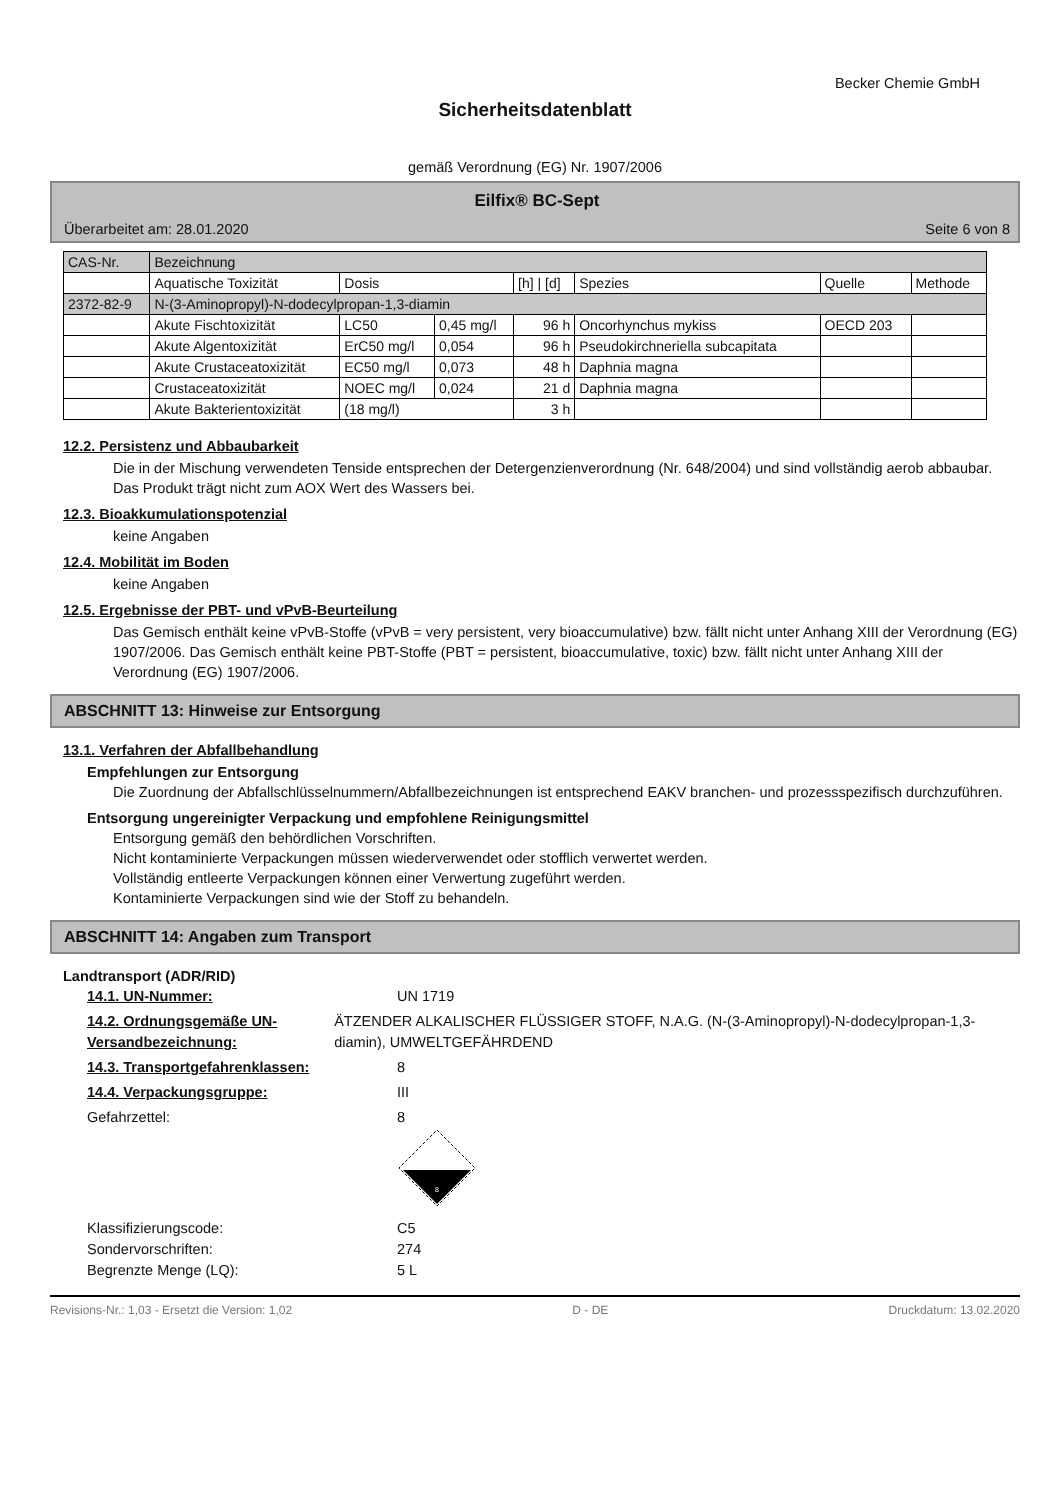Becker Chemie GmbH
Sicherheitsdatenblatt
gemäß Verordnung (EG) Nr. 1907/2006
Eilfix® BC-Sept
Überarbeitet am: 28.01.2020 Seite 6 von 8
| CAS-Nr. | Bezeichnung | | | | | | |
| | Aquatische Toxizität | Dosis | | [h] / [d] | Spezies | Quelle | Methode |
| 2372-82-9 | N-(3-Aminopropyl)-N-dodecylpropan-1,3-diamin | | | | | | |
| | Akute Fischtoxizität | LC50 | 0,45 mg/l | 96 h | Oncorhynchus mykiss | OECD 203 | |
| | Akute Algentoxizität | ErC50 mg/l | 0,054 | 96 h | Pseudokirchneriella subcapitata | | |
| | Akute Crustaceatoxizität | EC50 mg/l | 0,073 | 48 h | Daphnia magna | | |
| | Crustaceatoxizität | NOEC mg/l | 0,024 | 21 d | Daphnia magna | | |
| | Akute Bakterientoxizität | (18 mg/l) | | 3 h | | | |
12.2. Persistenz und Abbaubarkeit
Die in der Mischung verwendeten Tenside entsprechen der Detergenzienverordnung (Nr. 648/2004) und sind vollständig aerob abbaubar. Das Produkt trägt nicht zum AOX Wert des Wassers bei.
12.3. Bioakkumulationspotenzial
keine Angaben
12.4. Mobilität im Boden
keine Angaben
12.5. Ergebnisse der PBT- und vPvB-Beurteilung
Das Gemisch enthält keine vPvB-Stoffe (vPvB = very persistent, very bioaccumulative) bzw. fällt nicht unter Anhang XIII der Verordnung (EG) 1907/2006. Das Gemisch enthält keine PBT-Stoffe (PBT = persistent, bioaccumulative, toxic) bzw. fällt nicht unter Anhang XIII der Verordnung (EG) 1907/2006.
ABSCHNITT 13: Hinweise zur Entsorgung
13.1. Verfahren der Abfallbehandlung
Empfehlungen zur Entsorgung
Die Zuordnung der Abfallschlüsselnummern/Abfallbezeichnungen ist entsprechend EAKV branchen- und prozessspezifisch durchzuführen.
Entsorgung ungereinigter Verpackung und empfohlene Reinigungsmittel
Entsorgung gemäß den behördlichen Vorschriften.
Nicht kontaminierte Verpackungen müssen wiederverwendet oder stofflich verwertet werden.
Vollständig entleerte Verpackungen können einer Verwertung zugeführt werden.
Kontaminierte Verpackungen sind wie der Stoff zu behandeln.
ABSCHNITT 14: Angaben zum Transport
Landtransport (ADR/RID)
14.1. UN-Nummer: UN 1719
14.2. Ordnungsgemäße UN-Versandbezeichnung:
ÄTZENDER ALKALISCHER FLÜSSIGER STOFF, N.A.G. (N-(3-Aminopropyl)-N-dodecylpropan-1,3-diamin), UMWELTGEFÄHRDEND
14.3. Transportgefahrenklassen: 8
14.4. Verpackungsgruppe: III
Gefahrzettel: 8
8
Klassifizierungscode: C5
Sondervorschriften: 274
Begrenzte Menge (LQ): 5 L
Revisions-Nr.: 1,03 - Ersetzt die Version: 1,02 D - DE Druckdatum: 13.02.2020